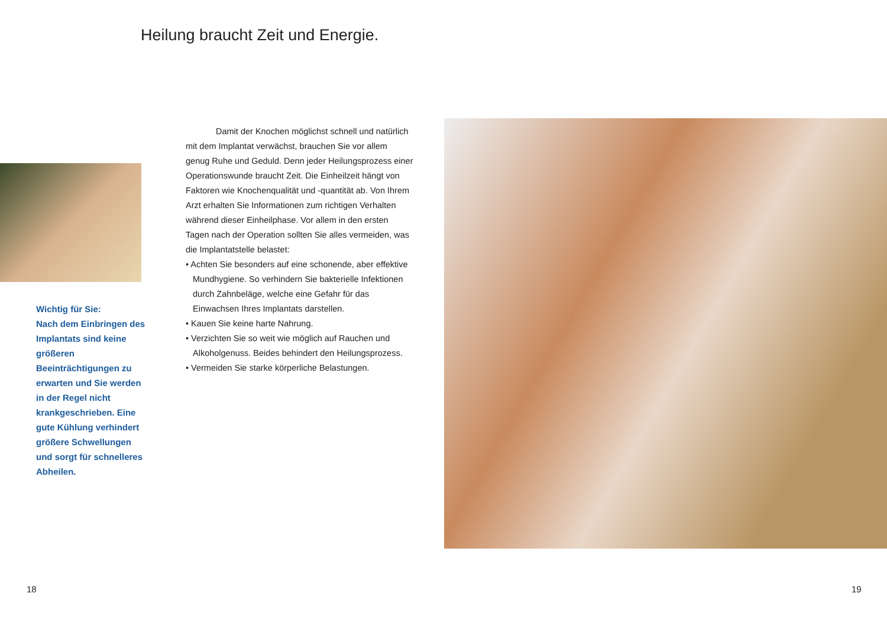Heilung braucht Zeit und Energie.
Wichtig für Sie:
Nach dem Einbringen des Implantats sind keine größeren Beeinträchtigungen zu erwarten und Sie werden in der Regel nicht krankgeschrieben. Eine gute Kühlung verhindert größere Schwellungen und sorgt für schnelleres Abheilen.
Damit der Knochen möglichst schnell und natürlich mit dem Implantat verwächst, brauchen Sie vor allem genug Ruhe und Geduld. Denn jeder Heilungsprozess einer Operationswunde braucht Zeit. Die Einheilzeit hängt von Faktoren wie Knochenqualität und -quantität ab. Von Ihrem Arzt erhalten Sie Informationen zum richtigen Verhalten während dieser Einheilphase. Vor allem in den ersten Tagen nach der Operation sollten Sie alles vermeiden, was die Implantatstelle belastet:
• Achten Sie besonders auf eine schonende, aber effektive Mundhygiene. So verhindern Sie bakterielle Infektionen durch Zahnbeläge, welche eine Gefahr für das Einwachsen Ihres Implantats darstellen.
• Kauen Sie keine harte Nahrung.
• Verzichten Sie so weit wie möglich auf Rauchen und Alkoholgenuss. Beides behindert den Heilungsprozess.
• Vermeiden Sie starke körperliche Belastungen.
18 19